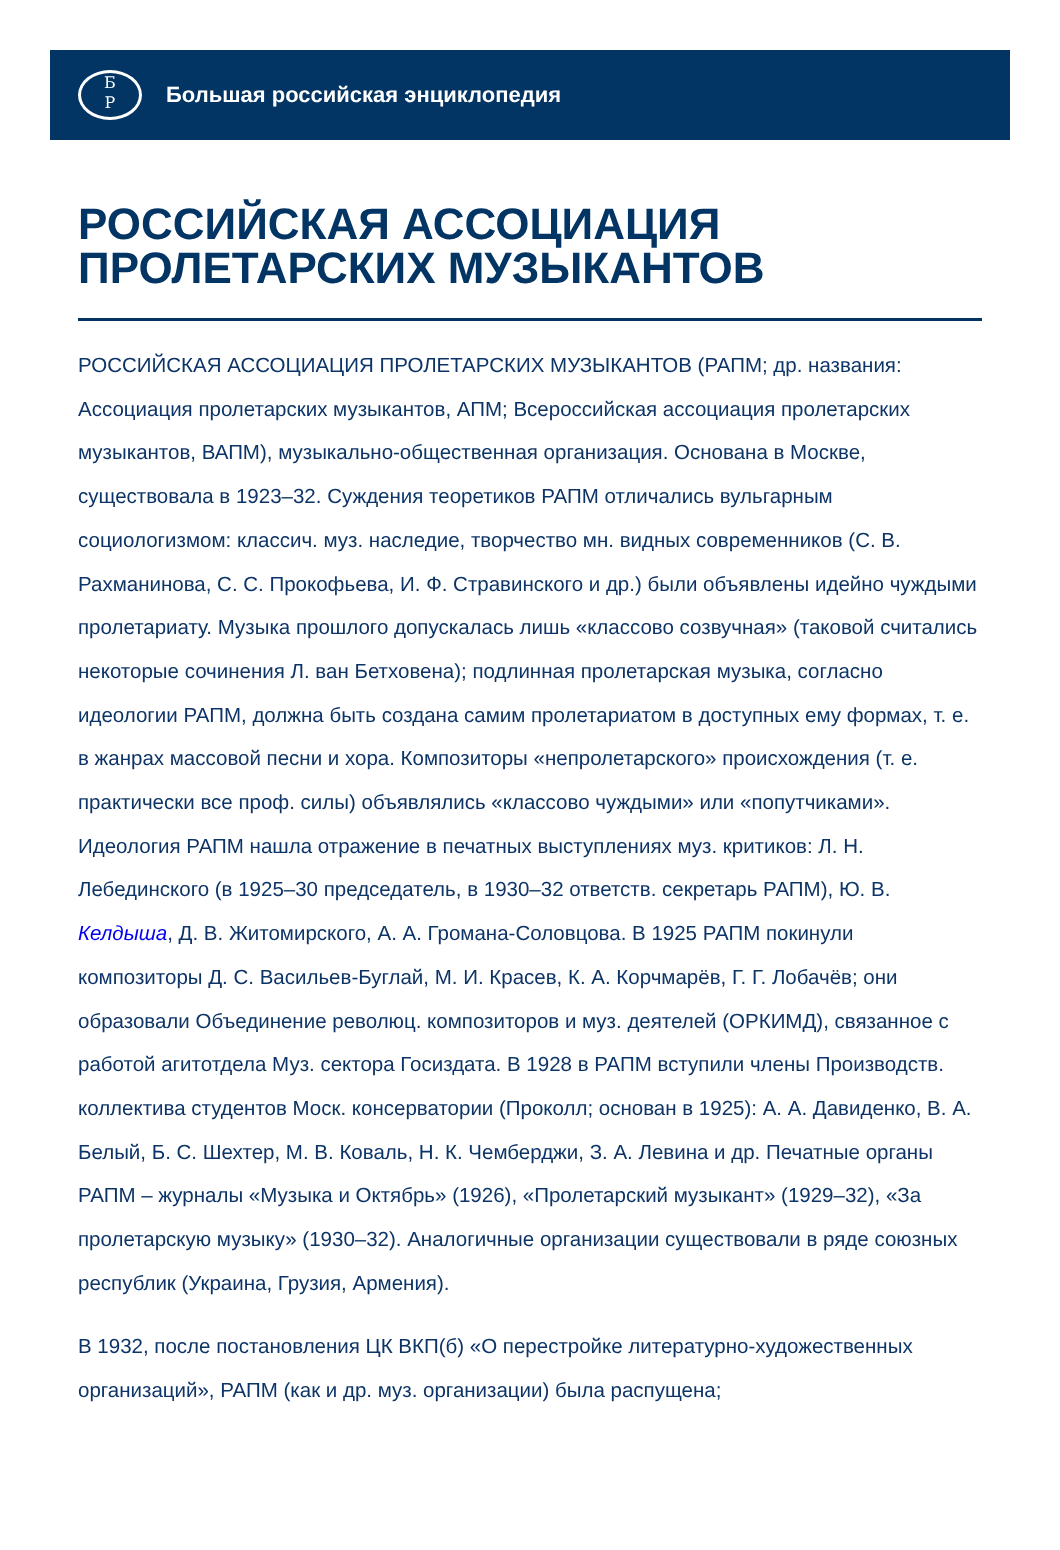Б
Р
Большая российская энциклопедия
РОССИЙСКАЯ АССОЦИАЦИЯ ПРОЛЕТАРСКИХ МУЗЫКАНТОВ
РОССИЙСКАЯ АССОЦИАЦИЯ ПРОЛЕТАРСКИХ МУЗЫКАНТОВ (РАПМ; др. названия: Ассоциация пролетарских музыкантов, АПМ; Всероссийская ассоциация пролетарских музыкантов, ВАПМ), музыкально-общественная организация. Основана в Москве, существовала в 1923–32. Суждения теоретиков РАПМ отличались вульгарным социологизмом: классич. муз. наследие, творчество мн. видных современников (С. В. Рахманинова, С. С. Прокофьева, И. Ф. Стравинского и др.) были объявлены идейно чуждыми пролетариату. Музыка прошлого допускалась лишь «классово созвучная» (таковой считались некоторые сочинения Л. ван Бетховена); подлинная пролетарская музыка, согласно идеологии РАПМ, должна быть создана самим пролетариатом в доступных ему формах, т. е. в жанрах массовой песни и хора. Композиторы «непролетарского» происхождения (т. е. практически все проф. силы) объявлялись «классово чуждыми» или «попутчиками». Идеология РАПМ нашла отражение в печатных выступлениях муз. критиков: Л. Н. Лебединского (в 1925–30 председатель, в 1930–32 ответств. секретарь РАПМ), Ю. В. Келдыша, Д. В. Житомирского, А. А. Громана-Соловцова. В 1925 РАПМ покинули композиторы Д. С. Васильев-Буглай, М. И. Красев, К. А. Корчмарёв, Г. Г. Лобачёв; они образовали Объединение революц. композиторов и муз. деятелей (ОРКИМД), связанное с работой агитотдела Муз. сектора Госиздата. В 1928 в РАПМ вступили члены Производств. коллектива студентов Моск. консерватории (Проколл; основан в 1925): А. А. Давиденко, В. А. Белый, Б. С. Шехтер, М. В. Коваль, Н. К. Чемберджи, З. А. Левина и др. Печатные органы РАПМ – журналы «Музыка и Октябрь» (1926), «Пролетарский музыкант» (1929–32), «За пролетарскую музыку» (1930–32). Аналогичные организации существовали в ряде союзных республик (Украина, Грузия, Армения).
В 1932, после постановления ЦК ВКП(б) «О перестройке литературно-художественных организаций», РАПМ (как и др. муз. организации) была распущена;